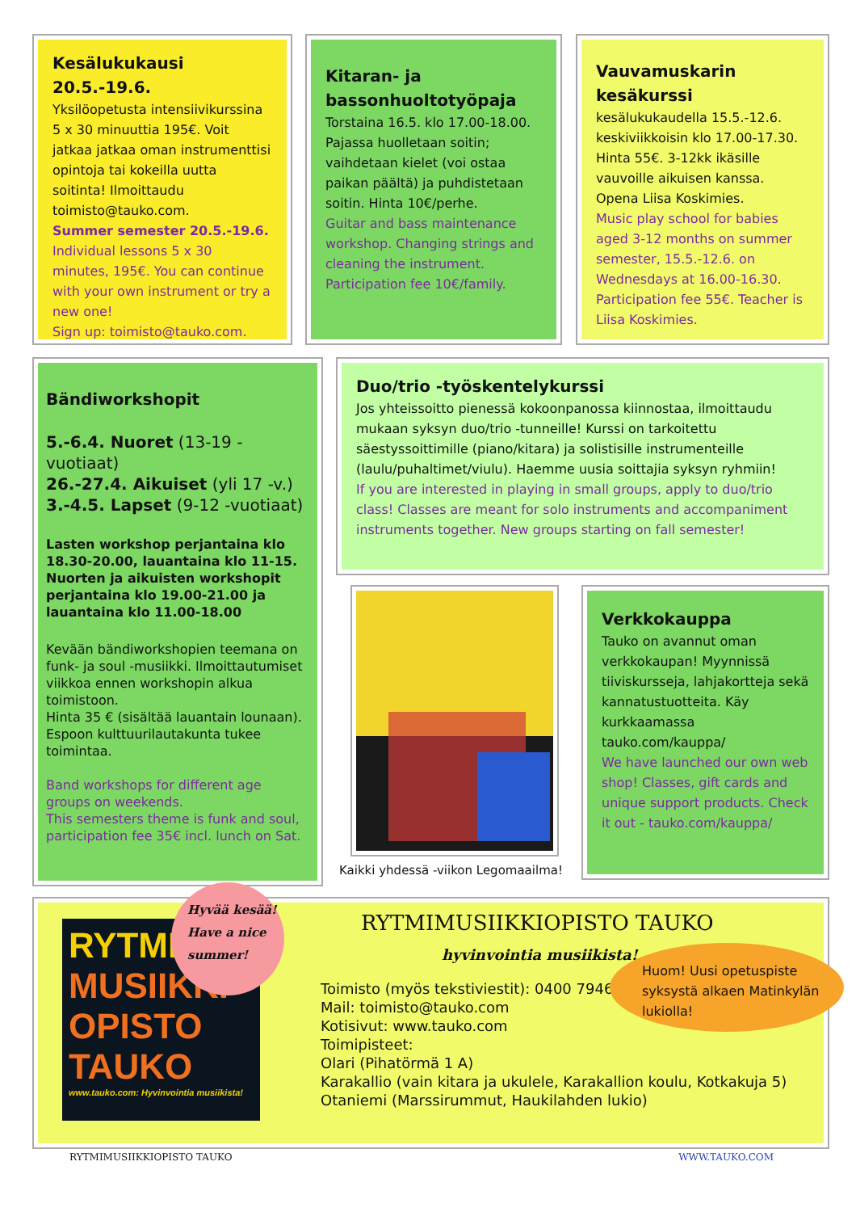Kesälukukausi 20.5.-19.6.
Yksilöopetusta intensiivikurssina 5 x 30 minuuttia 195€. Voit jatkaa jatkaa oman instrumenttisi opintoja tai kokeilla uutta soitinta! Ilmoittaudu toimisto@tauko.com.
Summer semester 20.5.-19.6.
Individual lessons 5 x 30 minutes, 195€. You can continue with your own instrument or try a new one!
Sign up: toimisto@tauko.com.
Kitaran- ja bassonhuoltotyöpaja
Torstaina 16.5. klo 17.00-18.00. Pajassa huolletaan soitin; vaihdetaan kielet (voi ostaa paikan päältä) ja puhdistetaan soitin. Hinta 10€/perhe.
Guitar and bass maintenance workshop. Changing strings and cleaning the instrument. Participation fee 10€/family.
Vauvamuskarin kesäkurssi
kesälukukaudella 15.5.-12.6. keskiviikkoisin klo 17.00-17.30. Hinta 55€. 3-12kk ikäsille vauvoille aikuisen kanssa. Opena Liisa Koskimies.
Music play school for babies aged 3-12 months on summer semester, 15.5.-12.6. on Wednesdays at 16.00-16.30. Participation fee 55€. Teacher is Liisa Koskimies.
Bändiworkshopit
5.-6.4. Nuoret (13-19 -vuotiaat)
26.-27.4. Aikuiset (yli 17 -v.)
3.-4.5. Lapset (9-12 -vuotiaat)
Lasten workshop perjantaina klo 18.30-20.00, lauantaina klo 11-15. Nuorten ja aikuisten workshopit perjantaina klo 19.00-21.00 ja lauantaina klo 11.00-18.00
Kevään bändiworkshopien teemana on funk- ja soul -musiikki. Ilmoittautumiset viikkoa ennen workshopin alkua toimistoon.
Hinta 35 € (sisältää lauantain lounaan).
Espoon kulttuurilautakunta tukee toimintaa.
Band workshops for different age groups on weekends.
This semesters theme is funk and soul, participation fee 35€ incl. lunch on Sat.
Duo/trio -työskentelykurssi
Jos yhteissoitto pienessä kokoonpanossa kiinnostaa, ilmoittaudu mukaan syksyn duo/trio -tunneille! Kurssi on tarkoitettu säestyssoittimille (piano/kitara) ja solistisille instrumenteille (laulu/puhaltimet/viulu). Haemme uusia soittajia syksyn ryhmiin!
If you are interested in playing in small groups, apply to duo/trio class! Classes are meant for solo instruments and accompaniment instruments together. New groups starting on fall semester!
Kaikki yhdessä -viikon Legomaailma!
Verkkokauppa
Tauko on avannut oman verkkokaupan! Myynnissä tiiviskursseja, lahjakortteja sekä kannatustuotteita. Käy kurkkaamassa tauko.com/kauppa/
We have launched our own web shop! Classes, gift cards and unique support products. Check it out - tauko.com/kauppa/
RYTMI MUSIIKKI OPISTO TAUKO
www.tauko.com: Hyvinvointia musiikista!
Hyvää kesää!
Have a nice
summer!
RYTMIMUSIIKKIOPISTO TAUKO
hyvinvointia musiikista!
Toimisto (myös tekstiviestit): 0400 794621
Mail: toimisto@tauko.com
Kotisivut: www.tauko.com
Toimipisteet:
Olari (Pihatörmä 1 A)
Karakallio (vain kitara ja ukulele, Karakallion koulu, Kotkakuja 5)
Otaniemi (Marssirummut, Haukilahden lukio)
Huom! Uusi opetuspiste syksystä alkaen Matinkylän lukiolla!
RYTMIMUSIIKKIOPISTO TAUKO WWW.TAUKO.COM